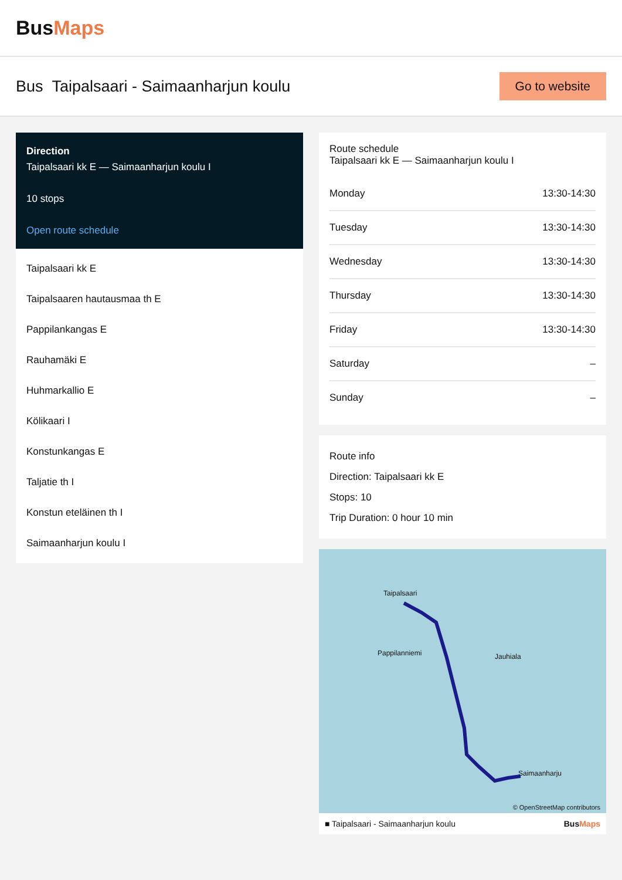BusMaps
Bus Taipalsaari - Saimaanharjun koulu
Go to website
Direction
Taipalsaari kk E — Saimaanharjun koulu I
10 stops
Open route schedule
Taipalsaari kk E
Taipalsaaren hautausmaa th E
Pappilankangas E
Rauhamäki E
Huhmarkallio E
Kölikaari I
Konstunkangas E
Taljatie th I
Konstun eteläinen th I
Saimaanharjun koulu I
Route schedule
Taipalsaari kk E — Saimaanharjun koulu I
| Monday | 13:30-14:30 |
| Tuesday | 13:30-14:30 |
| Wednesday | 13:30-14:30 |
| Thursday | 13:30-14:30 |
| Friday | 13:30-14:30 |
| Saturday | – |
| Sunday | – |
Route info
Direction: Taipalsaari kk E
Stops: 10
Trip Duration: 0 hour 10 min
Taipalsaari
Pappilanniemi Jauhiala
Saimaanharju
© OpenStreetMap contributors
■ Taipalsaari - Saimaanharjun koulu BusMaps